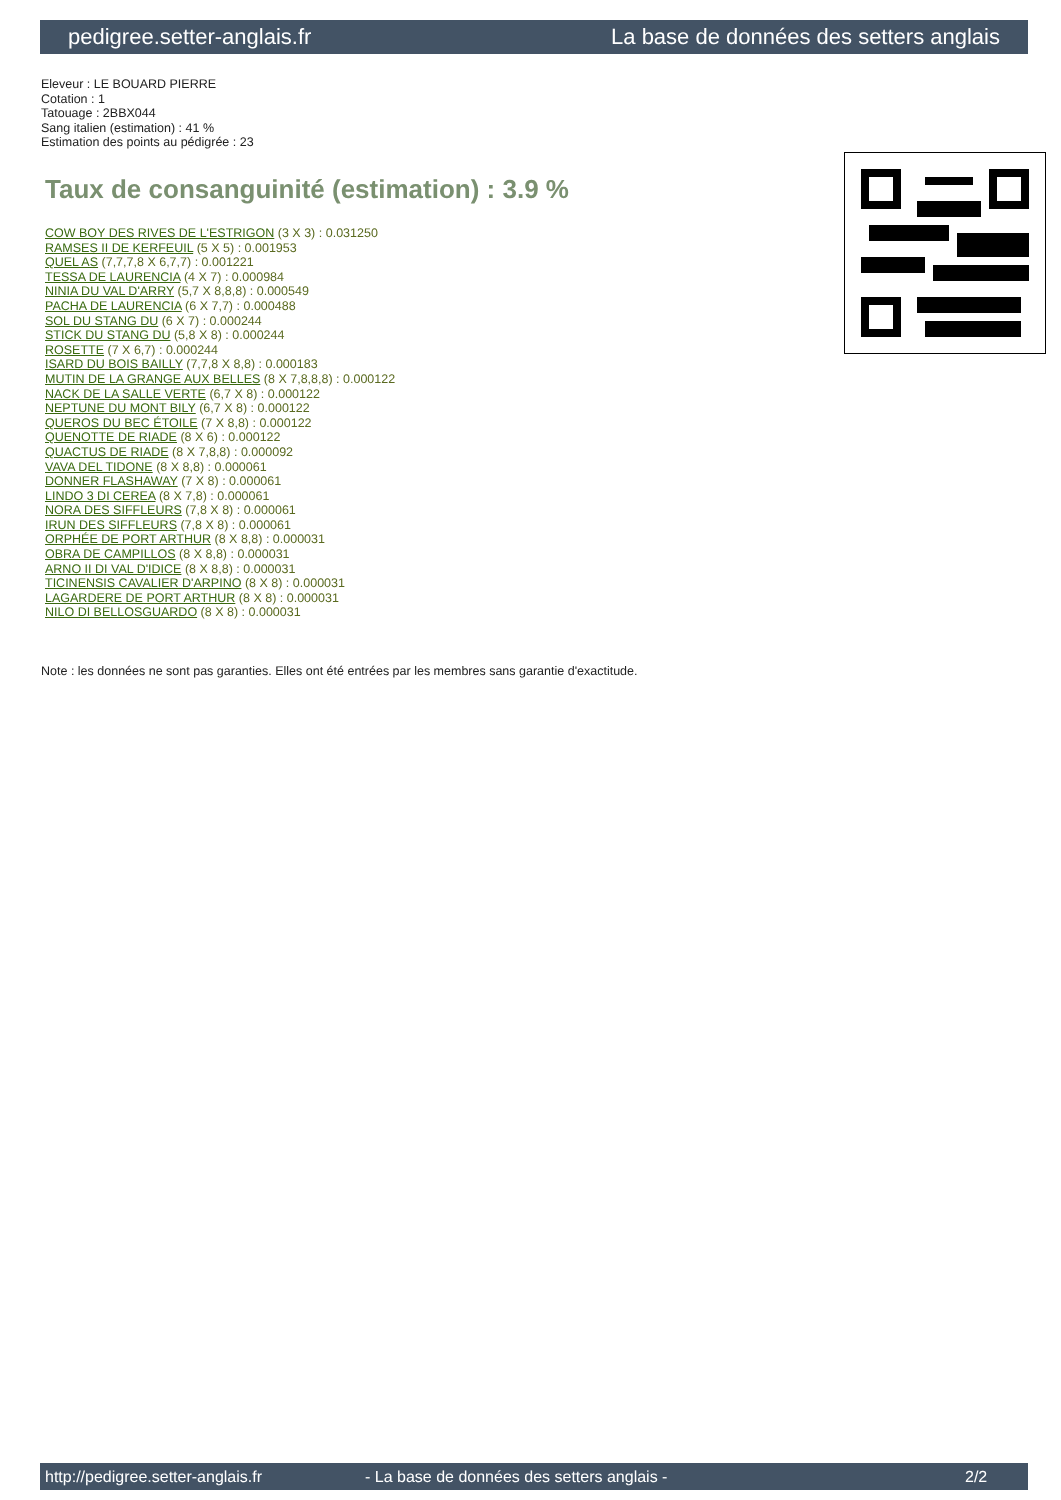pedigree.setter-anglais.fr La base de données des setters anglais
Eleveur : LE BOUARD PIERRE
Cotation : 1
Tatouage : 2BBX044
Sang italien (estimation) : 41 %
Estimation des points au pédigrée : 23
Taux de consanguinité (estimation) : 3.9 %
COW BOY DES RIVES DE L'ESTRIGON (3 X 3) : 0.031250
RAMSES II DE KERFEUIL (5 X 5) : 0.001953
QUEL AS (7,7,7,8 X 6,7,7) : 0.001221
TESSA DE LAURENCIA (4 X 7) : 0.000984
NINIA DU VAL D'ARRY (5,7 X 8,8,8) : 0.000549
PACHA DE LAURENCIA (6 X 7,7) : 0.000488
SOL DU STANG DU (6 X 7) : 0.000244
STICK DU STANG DU (5,8 X 8) : 0.000244
ROSETTE (7 X 6,7) : 0.000244
ISARD DU BOIS BAILLY (7,7,8 X 8,8) : 0.000183
MUTIN DE LA GRANGE AUX BELLES (8 X 7,8,8,8) : 0.000122
NACK DE LA SALLE VERTE (6,7 X 8) : 0.000122
NEPTUNE DU MONT BILY (6,7 X 8) : 0.000122
QUEROS DU BEC ÉTOILE (7 X 8,8) : 0.000122
QUENOTTE DE RIADE (8 X 6) : 0.000122
QUACTUS DE RIADE (8 X 7,8,8) : 0.000092
VAVA DEL TIDONE (8 X 8,8) : 0.000061
DONNER FLASHAWAY (7 X 8) : 0.000061
LINDO 3 DI CEREA (8 X 7,8) : 0.000061
NORA DES SIFFLEURS (7,8 X 8) : 0.000061
IRUN DES SIFFLEURS (7,8 X 8) : 0.000061
ORPHÉE DE PORT ARTHUR (8 X 8,8) : 0.000031
OBRA DE CAMPILLOS (8 X 8,8) : 0.000031
ARNO II DI VAL D'IDICE (8 X 8,8) : 0.000031
TICINENSIS CAVALIER D'ARPINO (8 X 8) : 0.000031
LAGARDERE DE PORT ARTHUR (8 X 8) : 0.000031
NILO DI BELLOSGUARDO (8 X 8) : 0.000031
Note : les données ne sont pas garanties. Elles ont été entrées par les membres sans garantie d'exactitude.
http://pedigree.setter-anglais.fr - La base de données des setters anglais - 2/2